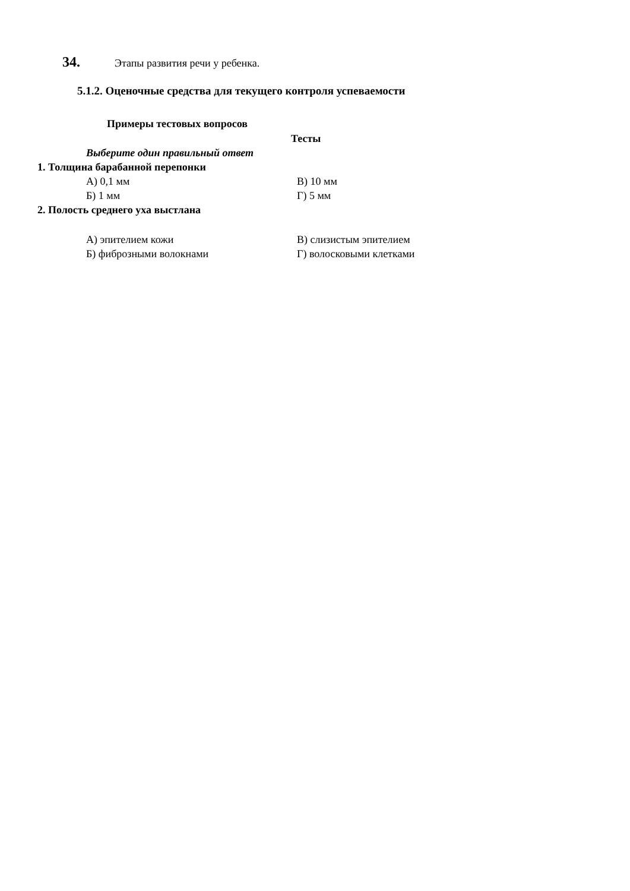34. Этапы развития речи у ребенка.
5.1.2. Оценочные средства для текущего контроля успеваемости
Примеры тестовых вопросов
Тесты
Выберите один правильный ответ
1. Толщина барабанной перепонки
А) 0,1 мм В) 10 мм
Б) 1 мм Г) 5 мм
2. Полость среднего уха выстлана
А) эпителием кожи В) слизистым эпителием
Б) фиброзными волокнами Г) волосковыми клетками